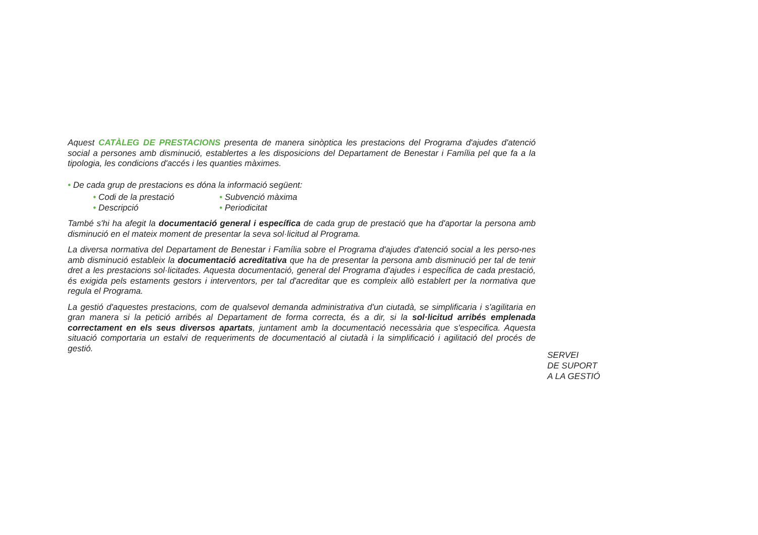Aquest CATÀLEG DE PRESTACIONS presenta de manera sinòptica les prestacions del Programa d'ajudes d'atenció social a persones amb disminució, establertes a les disposicions del Departament de Benestar i Família pel que fa a la tipologia, les condicions d'accés i les quanties màximes.
• De cada grup de prestacions es dóna la informació següent:
• Codi de la prestació
• Subvenció màxima
• Descripció
• Periodicitat
També s'hi ha afegit la documentació general i específica de cada grup de prestació que ha d'aportar la persona amb disminució en el mateix moment de presentar la seva sol·licitud al Programa.
La diversa normativa del Departament de Benestar i Família sobre el Programa d'ajudes d'atenció social a les perso-nes amb disminució estableix la documentació acreditativa que ha de presentar la persona amb disminució per tal de tenir dret a les prestacions sol·licitades. Aquesta documentació, general del Programa d'ajudes i específica de cada prestació, és exigida pels estaments gestors i interventors, per tal d'acreditar que es compleix allò establert per la normativa que regula el Programa.
La gestió d'aquestes prestacions, com de qualsevol demanda administrativa d'un ciutadà, se simplificaria i s'agilitaria en gran manera si la petició arribés al Departament de forma correcta, és a dir, si la sol·licitud arribés emplenada correctament en els seus diversos apartats, juntament amb la documentació necessària que s'especifica. Aquesta situació comportaria un estalvi de requeriments de documentació al ciutadà i la simplificació i agilitació del procés de gestió.
SERVEI
DE SUPORT
A LA GESTIÓ